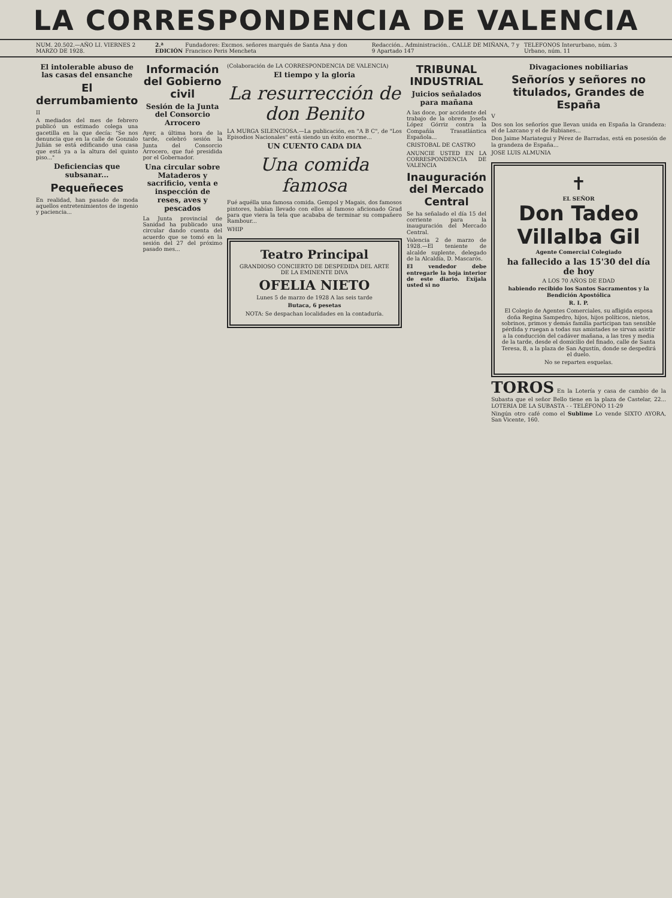LA CORRESPONDENCIA DE VALENCIA
NUM. 20.502.—AÑO LI. VIERNES 2 MARZO DE 1928. 2.ª EDICIÓN Fundadores: Excmos. señores marqués de Santa Ana y don Francisco Peris Mencheta Redacción.. Administración.. CALLE DE MIÑANA, 7 y 9 Apartado 147 TELEFONOS Interurbano, núm. 3 Urbano, núm. 11
El intolerable abuso de las casas del ensanche
El derrumbamiento
II
A mediados del mes de febrero publicó un estimado colega una gacetilla en la que decía: "Se nos denuncia que en la calle de Gonzalo Julián se está edificando una casa que está ya a la altura del quinto piso..."
Deficiencias que subsanar...
Pequeñeces
En realidad, han pasado de moda aquellos entretenimientos de ingenio y paciencia...
Información del Gobierno civil
Sesión de la Junta del Consorcio Arrocero
Ayer, a última hora de la tarde, celebró sesión la Junta del Consorcio Arrocero, que fué presidida por el Gobernador.
Una circular sobre Mataderos y sacrificio, venta e inspección de reses, aves y pescados
La Junta provincial de Sanidad ha publicado una circular dando cuenta del acuerdo que se tomó en la sesión del 27 del próximo pasado mes...
(Colaboración de LA CORRESPONDENCIA DE VALENCIA)
El tiempo y la gloria
La resurrección de don Benito
LA MURGA SILENCIOSA.—La publicación, en "A B C", de "Los Episodios Nacionales" está siendo un éxito enorme...
UN CUENTO CADA DIA
Una comida famosa
Fué aquélla una famosa comida. Gempol y Magais, dos famosos pintores, habían llevado con ellos al famoso aficionado Grad para que viera la tela que acababa de terminar su compañero Rambour...
WHIP
Teatro Principal
GRANDIOSO CONCIERTO DE DESPEDIDA DEL ARTE DE LA EMINENTE DIVA
OFELIA NIETO
Lunes 5 de marzo de 1928 A las seis tarde
Butaca, 6 pesetas
NOTA: Se despachan localidades en la contaduría.
TRIBUNAL INDUSTRIAL
Juicios señalados para mañana
A las doce, por accidente del trabajo de la obrera Josefa López Górriz contra la Compañía Trasatlántica Española...
CRISTOBAL DE CASTRO
ANUNCIE USTED EN LA CORRESPONDENCIA DE VALENCIA
Inauguración del Mercado Central
Se ha señalado el día 15 del corriente para la inauguración del Mercado Central.
Valencia 2 de marzo de 1928.—El teniente de alcalde suplente, delegado de la Alcaldía, D. Mascarós.
El vendedor debe entregarle la hoja interior de este diario. Exíjala usted si no
Divagaciones nobiliarias
Señoríos y señores no titulados, Grandes de España
V
Dos son los señoríos que llevan unida en España la Grandeza: el de Lazcano y el de Rubianes...
Don Jaime Mariategui y Pérez de Barradas, está en posesión de la grandeza de España...
JOSE LUIS ALMUNIA
✝
EL SEÑOR
Don Tadeo Villalba Gil
Agente Comercial Colegiado
ha fallecido a las 15'30 del día de hoy
A LOS 70 AÑOS DE EDAD
habiendo recibido los Santos Sacramentos y la Bendición Apostólica
R. I. P.
El Colegio de Agentes Comerciales, su afligida esposa doña Regina Sampedro, hijos, hijos políticos, nietos, sobrinos, primos y demás familia participan tan sensible pérdida y ruegan a todas sus amistades se sirvan asistir a la conducción del cadáver mañana, a las tres y media de la tarde, desde el domicilio del finado, calle de Santa Teresa, 8, a la plaza de San Agustín, donde se despedirá el duelo.
No se reparten esquelas.
TOROS En la Lotería y casa de cambio de la Subasta que el señor Bello tiene en la plaza de Castelar, 22... LOTERIA DE LA SUBASTA - - TELÉFONO 11-29
Ningún otro café como el Sublime Lo vende SIXTO AYORA, San Vicente, 160.